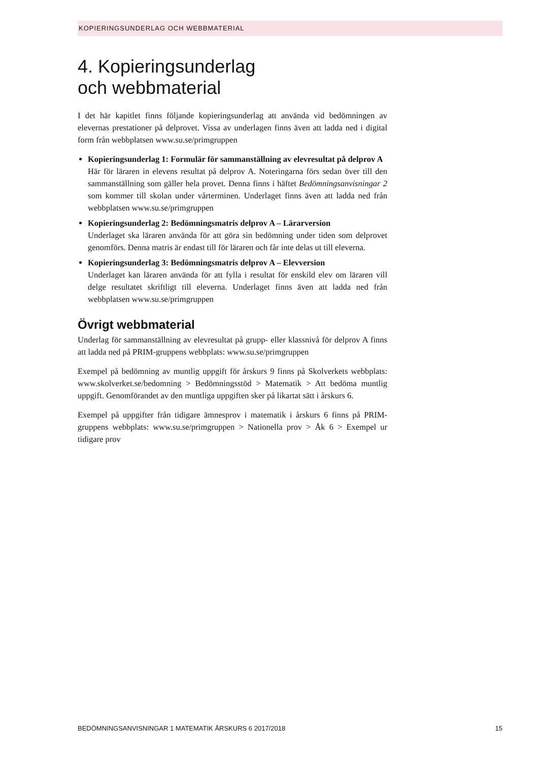KOPIERINGSUNDERLAG OCH WEBBMATERIAL
4. Kopieringsunderlag
och webbmaterial
I det här kapitlet finns följande kopieringsunderlag att använda vid bedömningen av elevernas prestationer på delprovet. Vissa av underlagen finns även att ladda ned i digital form från webbplatsen www.su.se/primgruppen
Kopieringsunderlag 1: Formulär för sammanställning av elevresultat på delprov A
Här för läraren in elevens resultat på delprov A. Noteringarna förs sedan över till den sammanställning som gäller hela provet. Denna finns i häftet Bedömningsanvisningar 2 som kommer till skolan under vårterminen. Underlaget finns även att ladda ned från webbplatsen www.su.se/primgruppen
Kopieringsunderlag 2: Bedömningsmatris delprov A – Lärarversion
Underlaget ska läraren använda för att göra sin bedömning under tiden som delprovet genomförs. Denna matris är endast till för läraren och får inte delas ut till eleverna.
Kopieringsunderlag 3: Bedömningsmatris delprov A – Elevversion
Underlaget kan läraren använda för att fylla i resultat för enskild elev om läraren vill delge resultatet skriftligt till eleverna. Underlaget finns även att ladda ned från webbplatsen www.su.se/primgruppen
Övrigt webbmaterial
Underlag för sammanställning av elevresultat på grupp- eller klassnivå för delprov A finns att ladda ned på PRIM-gruppens webbplats: www.su.se/primgruppen
Exempel på bedömning av muntlig uppgift för årskurs 9 finns på Skolverkets webbplats: www.skolverket.se/bedomning > Bedömningsstöd > Matematik > Att bedöma muntlig uppgift. Genomförandet av den muntliga uppgiften sker på likartat sätt i årskurs 6.
Exempel på uppgifter från tidigare ämnesprov i matematik i årskurs 6 finns på PRIM-gruppens webbplats: www.su.se/primgruppen > Nationella prov > Åk 6 > Exempel ur tidigare prov
BEDÖMNINGSANVISNINGAR 1 MATEMATIK ÅRSKURS 6 2017/2018 15